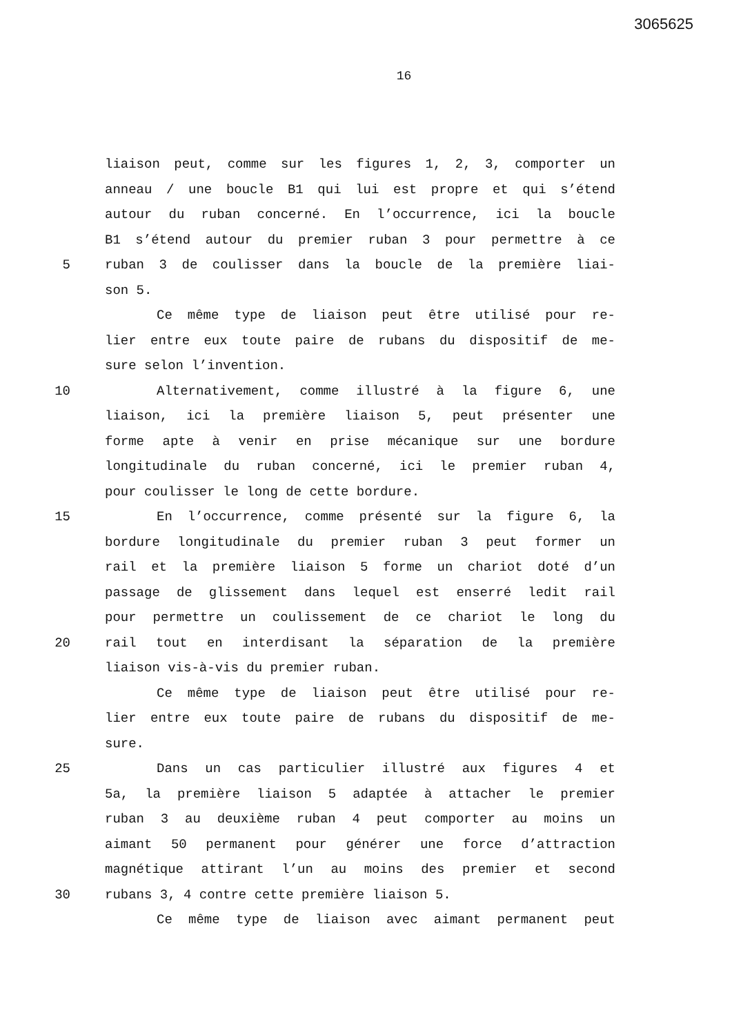3065625
16
liaison peut, comme sur les figures 1, 2, 3, comporter un
anneau / une boucle B1 qui lui est propre et qui s’étend
autour du ruban concerné. En l’occurrence, ici la boucle
B1 s’étend autour du premier ruban 3 pour permettre à ce
5 ruban 3 de coulisser dans la boucle de la première liai-
son 5.
Ce même type de liaison peut être utilisé pour re-
lier entre eux toute paire de rubans du dispositif de me-
sure selon l’invention.
10 Alternativement, comme illustré à la figure 6, une
liaison, ici la première liaison 5, peut présenter une
forme apte à venir en prise mécanique sur une bordure
longitudinale du ruban concerné, ici le premier ruban 4,
pour coulisser le long de cette bordure.
15 En l’occurrence, comme présenté sur la figure 6, la
bordure longitudinale du premier ruban 3 peut former un
rail et la première liaison 5 forme un chariot doté d’un
passage de glissement dans lequel est enserré ledit rail
pour permettre un coulissement de ce chariot le long du
20 rail tout en interdisant la séparation de la première
liaison vis-à-vis du premier ruban.
Ce même type de liaison peut être utilisé pour re-
lier entre eux toute paire de rubans du dispositif de me-
sure.
25 Dans un cas particulier illustré aux figures 4 et
5a, la première liaison 5 adaptée à attacher le premier
ruban 3 au deuxième ruban 4 peut comporter au moins un
aimant 50 permanent pour générer une force d’attraction
magnétique attirant l’un au moins des premier et second
30 rubans 3, 4 contre cette première liaison 5.
Ce même type de liaison avec aimant permanent peut